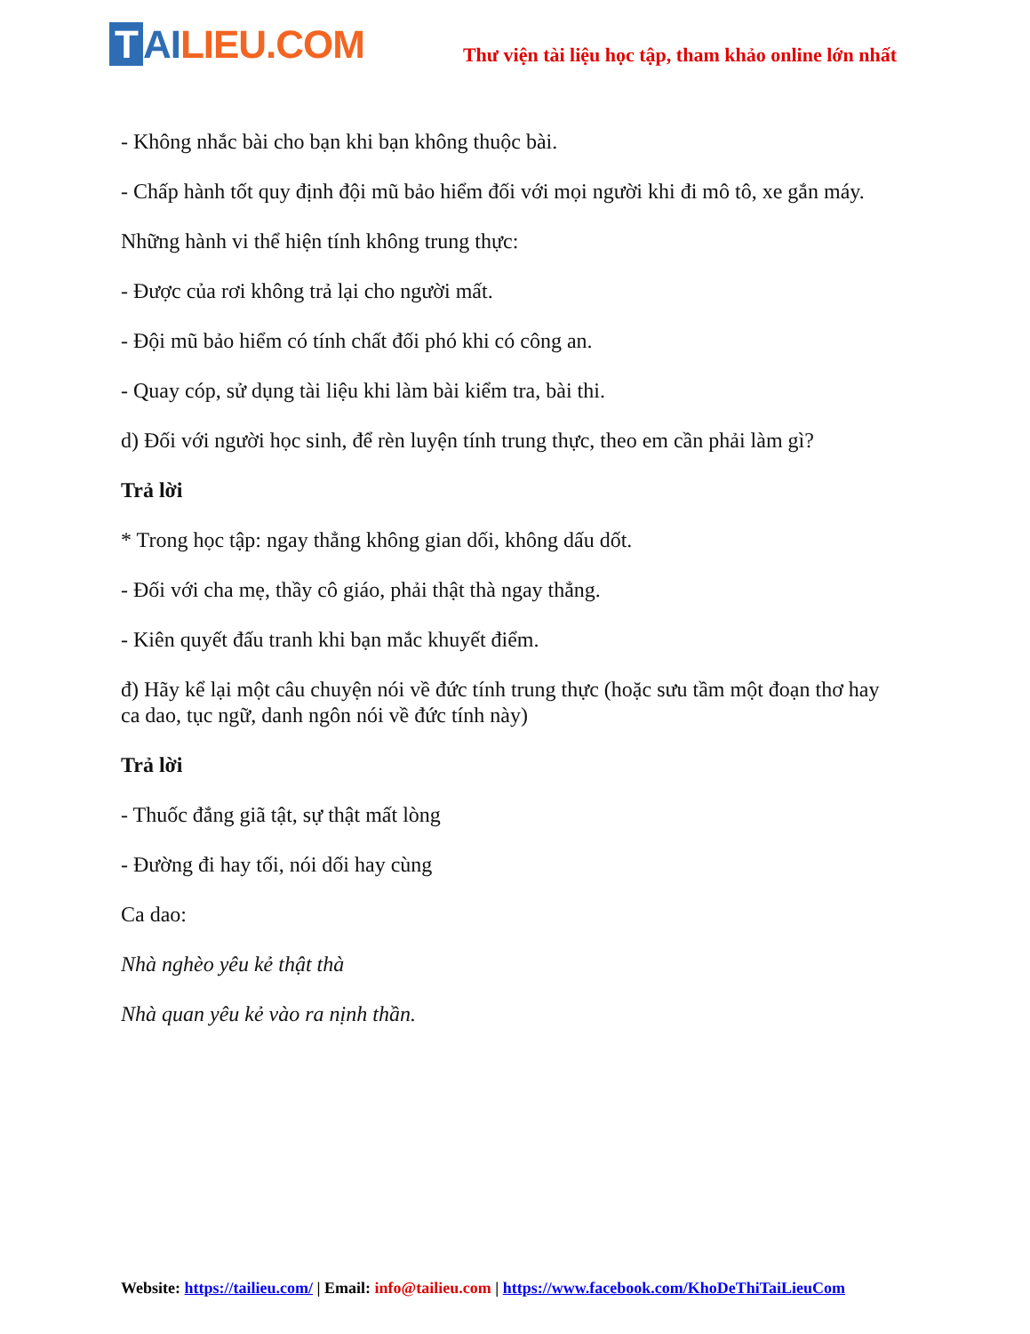T AILIEU.COM
Thư viện tài liệu học tập, tham khảo online lớn nhất
- Không nhắc bài cho bạn khi bạn không thuộc bài.
- Chấp hành tốt quy định đội mũ bảo hiểm đối với mọi người khi đi mô tô, xe gắn máy.
Những hành vi thể hiện tính không trung thực:
- Được của rơi không trả lại cho người mất.
- Đội mũ bảo hiểm có tính chất đối phó khi có công an.
- Quay cóp, sử dụng tài liệu khi làm bài kiểm tra, bài thi.
d) Đối với người học sinh, để rèn luyện tính trung thực, theo em cần phải làm gì?
Trả lời
* Trong học tập: ngay thẳng không gian dối, không dấu dốt.
- Đối với cha mẹ, thầy cô giáo, phải thật thà ngay thẳng.
- Kiên quyết đấu tranh khi bạn mắc khuyết điểm.
đ) Hãy kể lại một câu chuyện nói về đức tính trung thực (hoặc sưu tầm một đoạn thơ hay ca dao, tục ngữ, danh ngôn nói về đức tính này)
Trả lời
- Thuốc đắng giã tật, sự thật mất lòng
- Đường đi hay tối, nói dối hay cùng
Ca dao:
Nhà nghèo yêu kẻ thật thà
Nhà quan yêu kẻ vào ra nịnh thần.
Website: https://tailieu.com/ | Email: info@tailieu.com | https://www.facebook.com/KhoDeThiTaiLieuCom